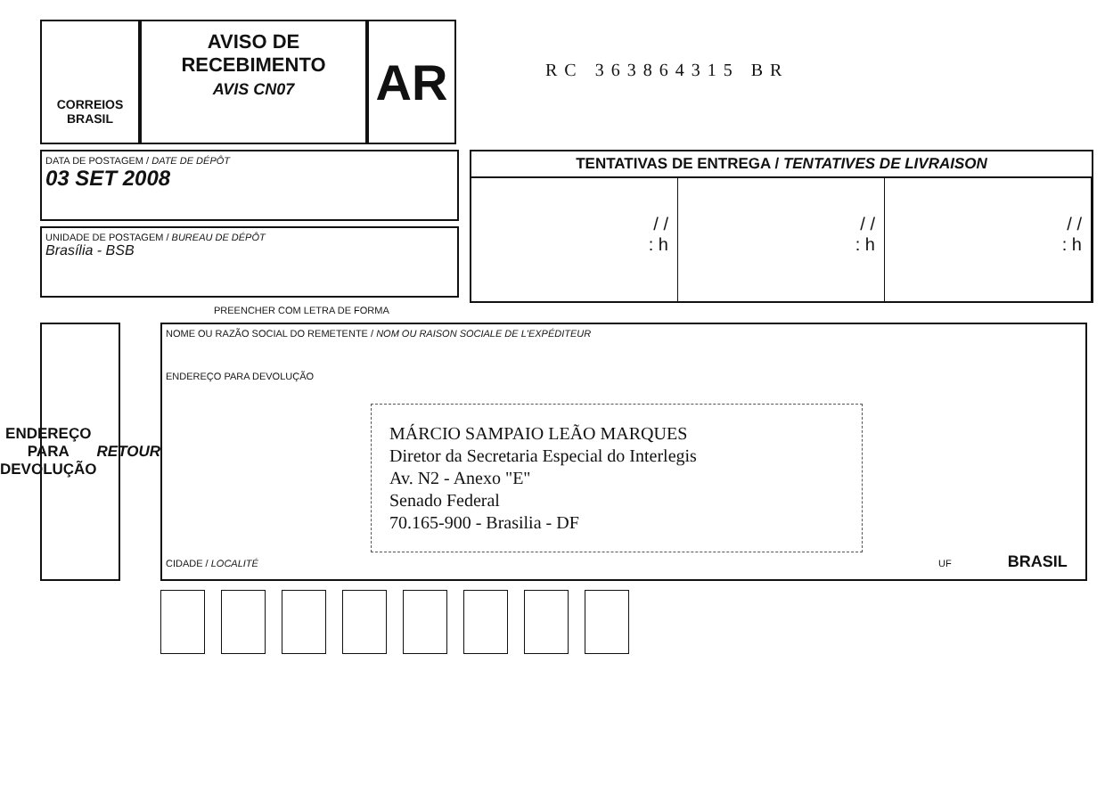CORREIOS
BRASIL
AVISO DE
RECEBIMENTO
AVIS CN07
AR
RC 363864315 BR
DATA DE POSTAGEM / DATE DE DÉPÔT
03 SET 2008
UNIDADE DE POSTAGEM / BUREAU DE DÉPÔT
Brasília - BSB
TENTATIVAS DE ENTREGA / TENTATIVES DE LIVRAISON
/ /
: h
/ /
: h
/ /
: h
PREENCHER COM LETRA DE FORMA
ENDEREÇO PARA DEVOLUÇÃO
RETOUR
NOME OU RAZÃO SOCIAL DO REMETENTE / NOM OU RAISON SOCIALE DE L'EXPÉDITEUR
ENDEREÇO PARA DEVOLUÇÃO
MÁRCIO SAMPAIO LEÃO MARQUES
Diretor da Secretaria Especial do Interlegis
Av. N2 - Anexo "E"
Senado Federal
70.165-900 - Brasilia - DF
CIDADE / LOCALITÉ UF BRASIL